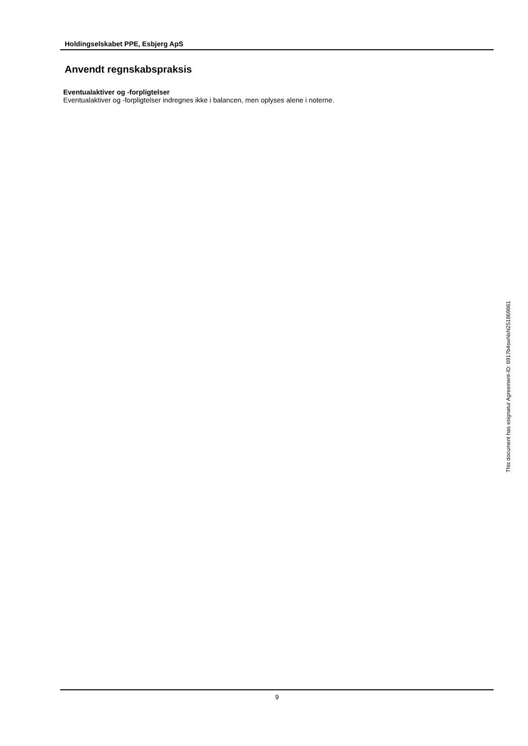Holdingselskabet PPE, Esbjerg ApS
Anvendt regnskabspraksis
Eventualaktiver og -forpligtelser
Eventualaktiver og -forpligtelser indregnes ikke i balancen, men oplyses alene i noterne.
9
This document has esignatur Agreement-ID: 6917b4swNsN251869861